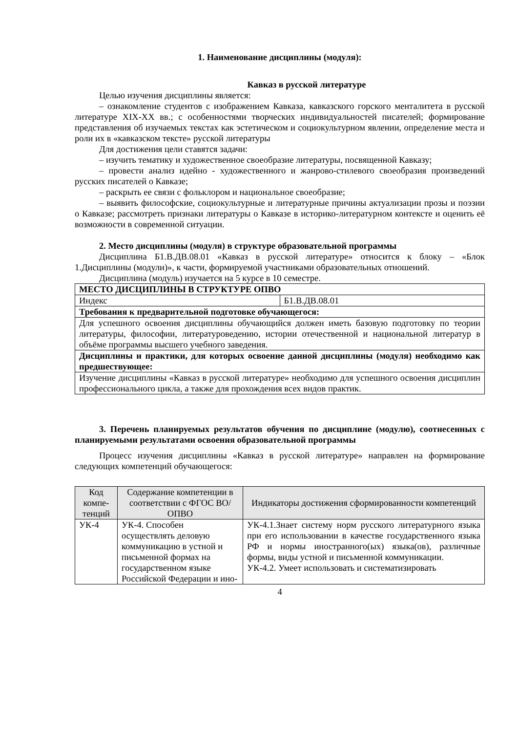1. Наименование дисциплины (модуля):
Кавказ в русской литературе
Целью изучения дисциплины является:
– ознакомление студентов с изображением Кавказа, кавказского горского менталитета в русской литературе XIX-XX вв.; с особенностями творческих индивидуальностей писателей; формирование представления об изучаемых текстах как эстетическом и социокультурном явлении, определение места и роли их в «кавказском тексте» русской литературы
Для достижения цели ставятся задачи:
– изучить тематику и художественное своеобразие литературы, посвященной Кавказу;
– провести анализ идейно - художественного и жанрово-стилевого своеобразия произведений русских писателей о Кавказе;
– раскрыть ее связи с фольклором и национальное своеобразие;
– выявить философские, социокультурные и литературные причины актуализации прозы и поэзии о Кавказе; рассмотреть признаки литературы о Кавказе в историко-литературном контексте и оценить её возможности в современной ситуации.
2. Место дисциплины (модуля) в структуре образовательной программы
Дисциплина Б1.В.ДВ.08.01 «Кавказ в русской литературе» относится к блоку – «Блок 1.Дисциплины (модули)», к части, формируемой участниками образовательных отношений.
Дисциплина (модуль) изучается на 5 курсе в 10 семестре.
| МЕСТО ДИСЦИПЛИНЫ В СТРУКТУРЕ ОПВО | |
| --- | --- |
| Индекс | Б1.В.ДВ.08.01 |
| Требования к предварительной подготовке обучающегося: | |
| Для успешного освоения дисциплины обучающийся должен иметь базовую подготовку по теории литературы, философии, литературоведению, истории отечественной и национальной литератур в объёме программы высшего учебного заведения. | |
| Дисциплины и практики, для которых освоение данной дисциплины (модуля) необходимо как предшествующее: | |
| Изучение дисциплины «Кавказ в русской литературе» необходимо для успешного освоения дисциплин профессионального цикла, а также для прохождения всех видов практик. | |
3. Перечень планируемых результатов обучения по дисциплине (модулю), соотнесенных с планируемыми результатами освоения образовательной программы
Процесс изучения дисциплины «Кавказ в русской литературе» направлен на формирование следующих компетенций обучающегося:
| Код компе-тенций | Содержание компетенции в соответствии с ФГОС ВО/ ОПВО | Индикаторы достижения сформированности компетенций |
| --- | --- | --- |
| УК-4 | УК-4. Способен осуществлять деловую коммуникацию в устной и письменной формах на государственном языке Российской Федерации и ино- | УК-4.1.Знает систему норм русского литературного языка при его использовании в качестве государственного языка РФ и нормы иностранного(ых) языка(ов), различные формы, виды устной и письменной коммуникации. УК-4.2. Умеет использовать и систематизировать |
4